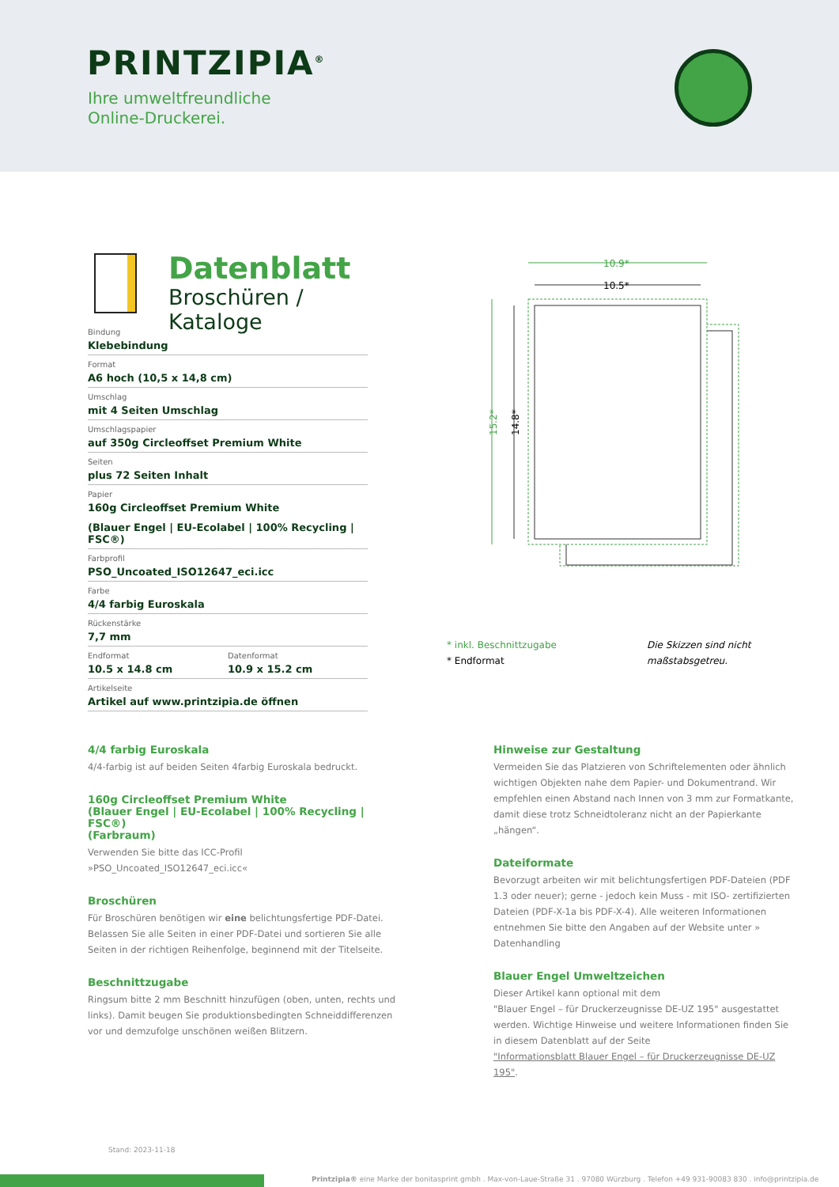PRINTZIPIA<sup>®</sup>
Ihre umweltfreundliche
Online-Druckerei.
Datenblatt
Broschüren / Kataloge
Bindung
Klebebindung
Format
A6 hoch (10,5 x 14,8 cm)
Umschlag
mit 4 Seiten Umschlag
Umschlagspapier
auf 350g Circleoffset Premium White
Seiten
plus 72 Seiten Inhalt
Papier
160g Circleoffset Premium White
(Blauer Engel | EU-Ecolabel | 100% Recycling | FSC®)
Farbprofil
PSO_Uncoated_ISO12647_eci.icc
Farbe
4/4 farbig Euroskala
Rückenstärke
7,7 mm
Endformat
10.5 x 14.8 cm
Datenformat
10.9 x 15.2 cm
Artikelseite
Artikel auf www.printzipia.de öffnen
10.9*
10.5*
15.2*
14.8*
* inkl. Beschnittzugabe
* Endformat
Die Skizzen sind nicht
maßstabsgetreu.
4/4 farbig Euroskala
4/4-farbig ist auf beiden Seiten 4farbig Euroskala bedruckt.
160g Circleoffset Premium White
(Blauer Engel | EU-Ecolabel | 100% Recycling | FSC®)
(Farbraum)
Verwenden Sie bitte das ICC-Profil »PSO_Uncoated_ISO12647_eci.icc«
Broschüren
Für Broschüren benötigen wir eine belichtungsfertige PDF-Datei. Belassen Sie alle Seiten in einer PDF-Datei und sortieren Sie alle Seiten in der richtigen Reihenfolge, beginnend mit der Titelseite.
Beschnittzugabe
Ringsum bitte 2 mm Beschnitt hinzufügen (oben, unten, rechts und links). Damit beugen Sie produktionsbedingten Schneiddifferenzen vor und demzufolge unschönen weißen Blitzern.
Hinweise zur Gestaltung
Vermeiden Sie das Platzieren von Schriftelementen oder ähnlich wichtigen Objekten nahe dem Papier- und Dokumentrand. Wir empfehlen einen Abstand nach Innen von 3 mm zur Formatkante, damit diese trotz Schneidtoleranz nicht an der Papierkante „hängen“.
Dateiformate
Bevorzugt arbeiten wir mit belichtungsfertigen PDF-Dateien (PDF 1.3 oder neuer); gerne - jedoch kein Muss - mit ISO- zertifizierten Dateien (PDF-X-1a bis PDF-X-4). Alle weiteren Informationen entnehmen Sie bitte den Angaben auf der Website unter » Datenhandling
Blauer Engel Umweltzeichen
Dieser Artikel kann optional mit dem
"Blauer Engel – für Druckerzeugnisse DE-UZ 195" ausgestattet werden. Wichtige Hinweise und weitere Informationen finden Sie in diesem Datenblatt auf der Seite
"Informationsblatt Blauer Engel – für Druckerzeugnisse DE-UZ 195".
Stand: 2023-11-18
Printzipia® eine Marke der bonitasprint gmbh . Max-von-Laue-Straße 31 . 97080 Würzburg . Telefon +49 931-90083 830 . info@printzipia.de